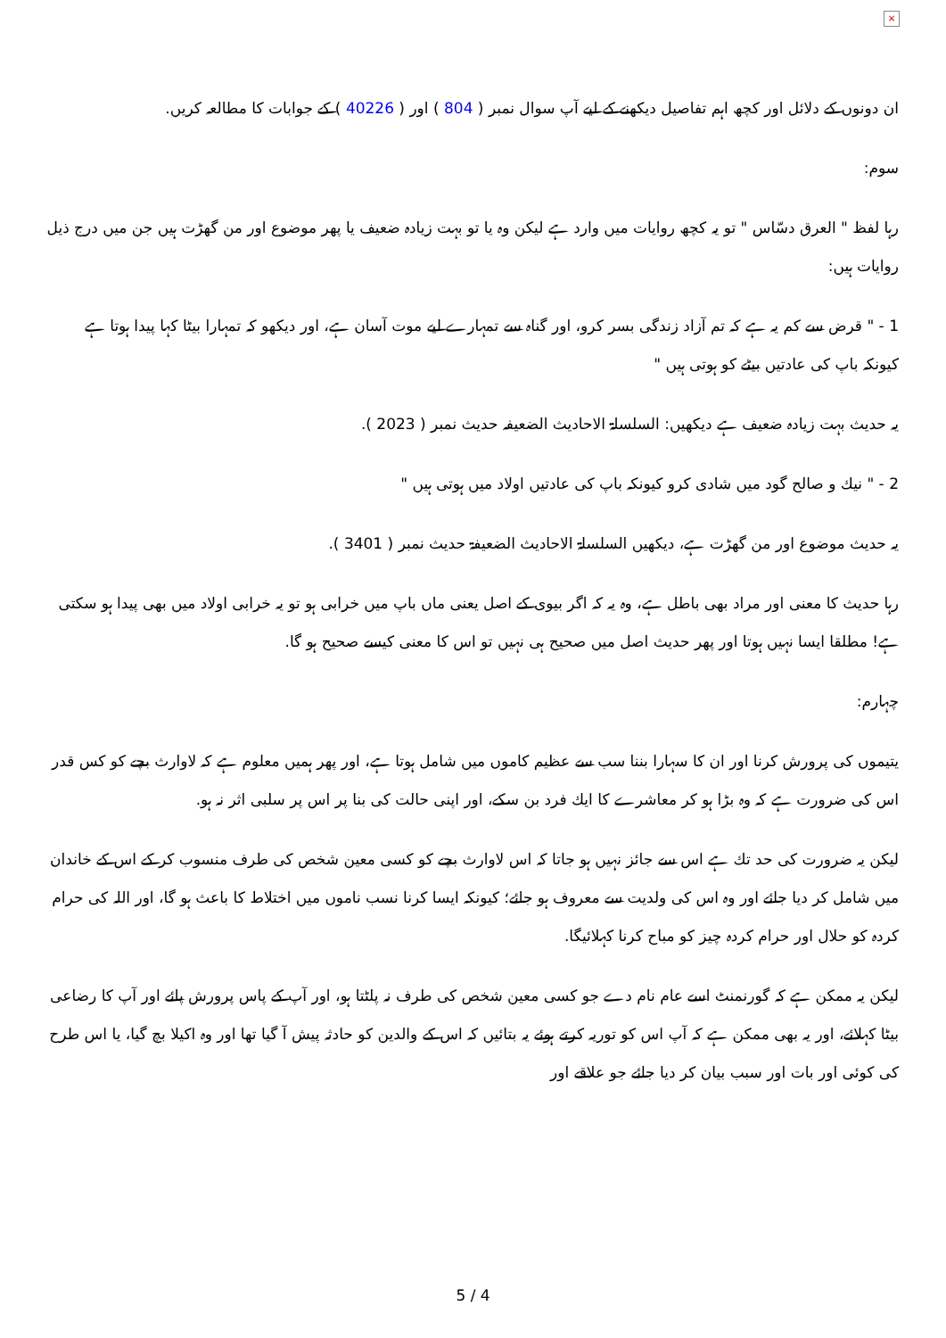×
ان دونوں كے دلائل اور كچھ اہم تفاصيل ديكھنے كے ليے آپ سوال نمبر ( 804 ) اور ( 40226 ) كے جوابات كا مطالعہ كريں.
سوم:
رہا لفظ " العرق دسّاس " تو يہ كچھ روايات ميں وارد ہے ليكن وہ يا تو بہت زيادہ ضعيف يا پھر موضوع اور من گھڑت ہيں جن ميں درج ذيل روايات ہيں:
1 - " قرض سے كم يہ ہے كہ تم آزاد زندگى بسر كرو، اور گناہ سے تمہارے ليے موت آسان ہے، اور ديكھو كہ تمہارا بيٹا كہا پيدا ہوتا ہے كيونكہ باپ كى عادتيں بيٹے كو ہوتى ہيں "
يہ حديث بہت زيادہ ضعيف ہے ديكھيں: السلسلۃ الاحاديث الضعيفہ حديث نمبر ( 2023 ).
2 - " نيك و صالح گود ميں شادى كرو كيونكہ باپ كى عادتيں اولاد ميں ہوتى ہيں "
يہ حديث موضوع اور من گھڑت ہے، ديكھيں السلسلۃ الاحاديث الضعيفۃ حديث نمبر ( 3401 ).
رہا حديث كا معنى اور مراد بھى باطل ہے، وہ يہ كہ اگر بيوى كے اصل يعنى ماں باپ ميں خرابى ہو تو يہ خرابى اولاد ميں بھى پيدا ہو سكتى ہے! مطلقا ايسا نہيں ہوتا اور پھر حديث اصل ميں صحيح ہى نہيں تو اس كا معنى كيسے صحيح ہو گا.
چہارم:
يتيموں كى پرورش كرنا اور ان كا سہارا بننا سب سے عظيم كاموں ميں شامل ہوتا ہے، اور پھر ہميں معلوم ہے كہ لاوارث بچے كو كس قدر اس كى ضرورت ہے كہ وہ بڑا ہو كر معاشرے كا ايك فرد بن سكے، اور اپنى حالت كى بنا پر اس پر سلبى اثر نہ ہو.
ليكن يہ ضرورت كى حد تك ہے اس سے جائز نہيں ہو جاتا كہ اس لاوارث بچے كو كسى معين شخص كى طرف منسوب كر كے اس كے خاندان ميں شامل كر ديا جائے اور وہ اس كى ولديت سے معروف ہو جائے؛ كيونكہ ايسا كرنا نسب ناموں ميں اختلاط كا باعث ہو گا، اور اللہ كى حرام كردہ كو حلال اور حرام كردہ چيز كو مباح كرنا كہلائيگا.
ليكن يہ ممكن ہے كہ گورنمنٹ اسے عام نام دے جو كسى معين شخص كى طرف نہ پلٹتا ہو، اور آپ كے پاس پرورش پائے اور آپ كا رضاعى بيٹا كہلائے، اور يہ بھى ممكن ہے كہ آپ اس كو توريہ كرتے ہوئے يہ بتائيں كہ اس كے والدين كو حادثہ پيش آ گيا تھا اور وہ اكيلا بچ گيا، يا اس طرح كى كوئى اور بات اور سبب بيان كر ديا جائے جو علاقے اور
5 / 4